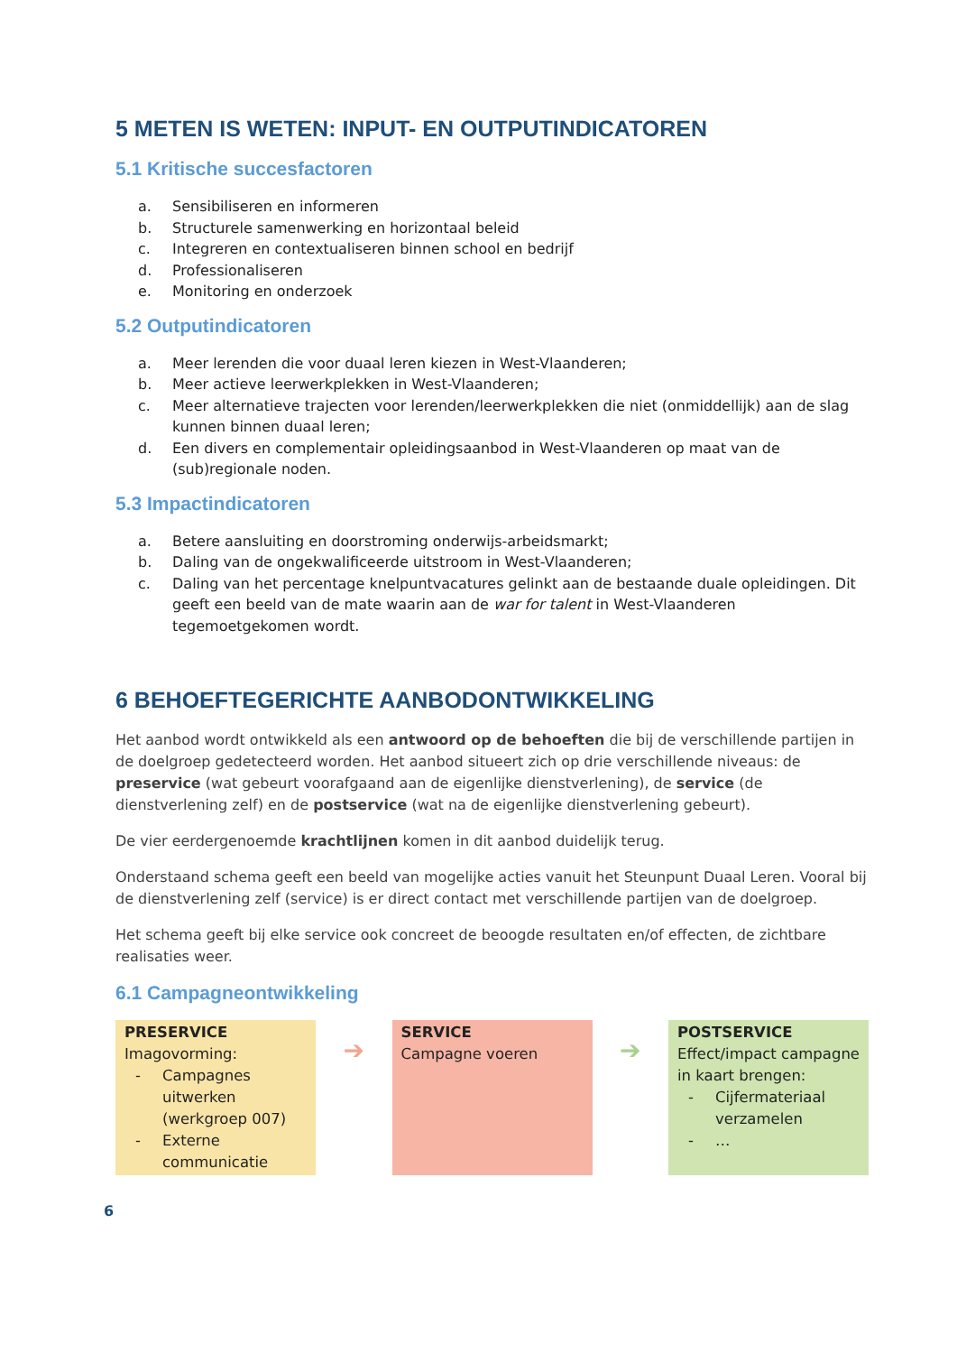5 METEN IS WETEN: INPUT- EN OUTPUTINDICATOREN
5.1 Kritische succesfactoren
a. Sensibiliseren en informeren
b. Structurele samenwerking en horizontaal beleid
c. Integreren en contextualiseren binnen school en bedrijf
d. Professionaliseren
e. Monitoring en onderzoek
5.2 Outputindicatoren
a. Meer lerenden die voor duaal leren kiezen in West-Vlaanderen;
b. Meer actieve leerwerkplekken in West-Vlaanderen;
c. Meer alternatieve trajecten voor lerenden/leerwerkplekken die niet (onmiddellijk) aan de slag kunnen binnen duaal leren;
d. Een divers en complementair opleidingsaanbod in West-Vlaanderen op maat van de (sub)regionale noden.
5.3 Impactindicatoren
a. Betere aansluiting en doorstroming onderwijs-arbeidsmarkt;
b. Daling van de ongekwalificeerde uitstroom in West-Vlaanderen;
c. Daling van het percentage knelpuntvacatures gelinkt aan de bestaande duale opleidingen. Dit geeft een beeld van de mate waarin aan de war for talent in West-Vlaanderen tegemoetgekomen wordt.
6 BEHOEFTEGERICHTE AANBODONTWIKKELING
Het aanbod wordt ontwikkeld als een antwoord op de behoeften die bij de verschillende partijen in de doelgroep gedetecteerd worden. Het aanbod situeert zich op drie verschillende niveaus: de preservice (wat gebeurt voorafgaand aan de eigenlijke dienstverlening), de service (de dienstverlening zelf) en de postservice (wat na de eigenlijke dienstverlening gebeurt).
De vier eerdergenoemde krachtlijnen komen in dit aanbod duidelijk terug.
Onderstaand schema geeft een beeld van mogelijke acties vanuit het Steunpunt Duaal Leren. Vooral bij de dienstverlening zelf (service) is er direct contact met verschillende partijen van de doelgroep.
Het schema geeft bij elke service ook concreet de beoogde resultaten en/of effecten, de zichtbare realisaties weer.
6.1 Campagneontwikkeling
| PRESERVICE Imagovorming: - Campagnes uitwerken (werkgroep 007) - Externe communicatie | ➔ | SERVICE Campagne voeren | ➔ | POSTSERVICE Effect/impact campagne in kaart brengen: - Cijfermateriaal verzamelen - … |
6